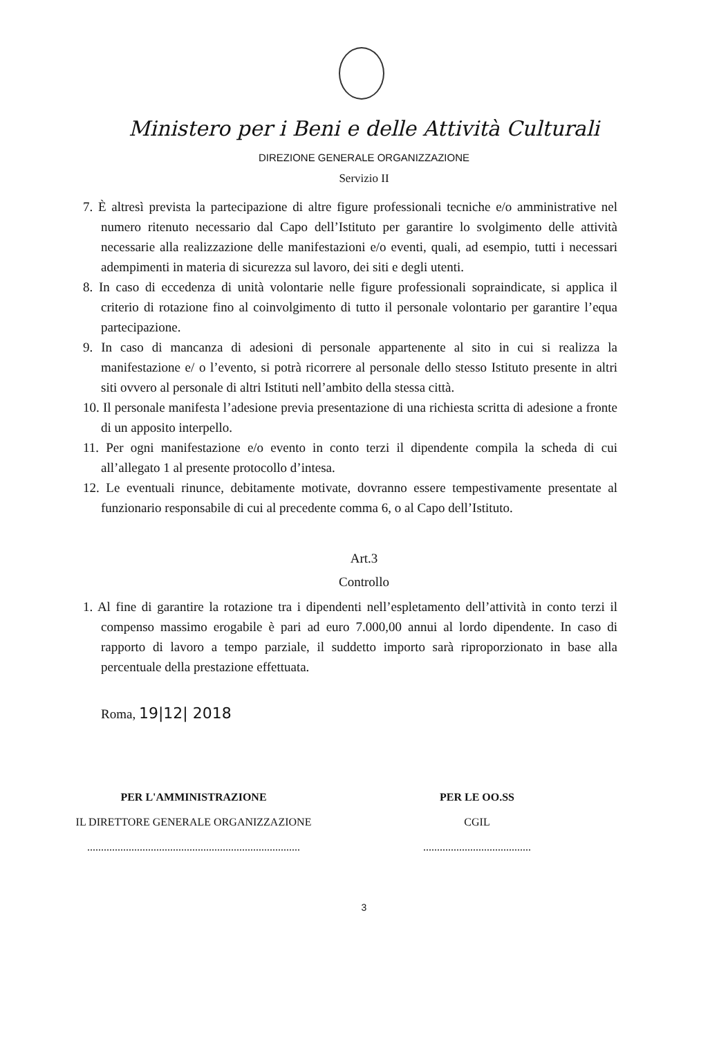Ministero per i Beni e delle Attività Culturali
DIREZIONE GENERALE ORGANIZZAZIONE
Servizio II
7. È altresì prevista la partecipazione di altre figure professionali tecniche e/o amministrative nel numero ritenuto necessario dal Capo dell’Istituto per garantire lo svolgimento delle attività necessarie alla realizzazione delle manifestazioni e/o eventi, quali, ad esempio, tutti i necessari adempimenti in materia di sicurezza sul lavoro, dei siti e degli utenti.
8. In caso di eccedenza di unità volontarie nelle figure professionali sopraindicate, si applica il criterio di rotazione fino al coinvolgimento di tutto il personale volontario per garantire l’equa partecipazione.
9. In caso di mancanza di adesioni di personale appartenente al sito in cui si realizza la manifestazione e/ o l’evento, si potrà ricorrere al personale dello stesso Istituto presente in altri siti ovvero al personale di altri Istituti nell’ambito della stessa città.
10. Il personale manifesta l’adesione previa presentazione di una richiesta scritta di adesione a fronte di un apposito interpello.
11. Per ogni manifestazione e/o evento in conto terzi il dipendente compila la scheda di cui all’allegato 1 al presente protocollo d’intesa.
12. Le eventuali rinunce, debitamente motivate, dovranno essere tempestivamente presentate al funzionario responsabile di cui al precedente comma 6, o al Capo dell’Istituto.
Art.3
Controllo
1. Al fine di garantire la rotazione tra i dipendenti nell’espletamento dell’attività in conto terzi il compenso massimo erogabile è pari ad euro 7.000,00 annui al lordo dipendente. In caso di rapporto di lavoro a tempo parziale, il suddetto importo sarà riproporzionato in base alla percentuale della prestazione effettuata.
Roma, 19|12| 2018
PER L'AMMINISTRAZIONE
IL DIRETTORE GENERALE ORGANIZZAZIONE
.............................................................................
PER LE OO.SS
CGIL
.......................................
3